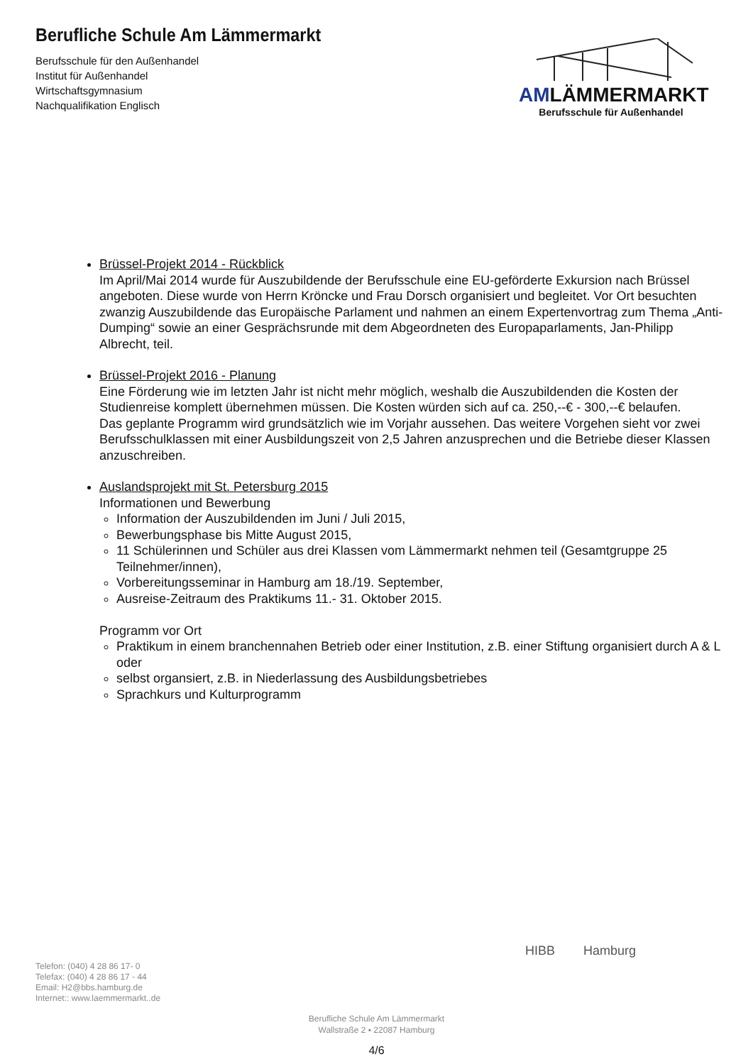Berufliche Schule Am Lämmermarkt
Berufsschule für den Außenhandel
Institut für Außenhandel
Wirtschaftsgymnasium
Nachqualifikation Englisch
AMLÄMMERMARKT
Berufsschule für Außenhandel
Brüssel-Projekt 2014 - Rückblick
Im April/Mai 2014 wurde für Auszubildende der Berufsschule eine EU-geförderte Exkursion nach Brüssel angeboten. Diese wurde von Herrn Kröncke und Frau Dorsch organisiert und begleitet. Vor Ort besuchten zwanzig Auszubildende das Europäische Parlament und nahmen an einem Expertenvortrag zum Thema „Anti-Dumping“ sowie an einer Gesprächsrunde mit dem Abgeordneten des Europaparlaments, Jan-Philipp Albrecht, teil.
Brüssel-Projekt 2016 - Planung
Eine Förderung wie im letzten Jahr ist nicht mehr möglich, weshalb die Auszubildenden die Kosten der Studienreise komplett übernehmen müssen. Die Kosten würden sich auf ca. 250,--€ - 300,--€ belaufen.
Das geplante Programm wird grundsätzlich wie im Vorjahr aussehen. Das weitere Vorgehen sieht vor zwei Berufsschulklassen mit einer Ausbildungszeit von 2,5 Jahren anzusprechen und die Betriebe dieser Klassen anzuschreiben.
Auslandsprojekt mit St. Petersburg 2015
Informationen und Bewerbung
Information der Auszubildenden im Juni / Juli 2015,
Bewerbungsphase bis Mitte August 2015,
11 Schülerinnen und Schüler aus drei Klassen vom Lämmermarkt nehmen teil (Gesamtgruppe 25 Teilnehmer/innen),
Vorbereitungsseminar in Hamburg am 18./19. September,
Ausreise-Zeitraum des Praktikums 11.- 31. Oktober 2015.
Programm vor Ort
Praktikum in einem branchennahen Betrieb oder einer Institution, z.B. einer Stiftung organisiert durch A & L oder
selbst organsiert, z.B. in Niederlassung des Ausbildungsbetriebes
Sprachkurs und Kulturprogramm
HIBB Hamburg
Telefon: (040) 4 28 86 17- 0
Telefax: (040) 4 28 86 17 - 44
Email: H2@bbs.hamburg.de
Internet:: www.laemmermarkt..de
Berufliche Schule Am Lämmermarkt
Wallstraße 2 ▪ 22087 Hamburg
4/6